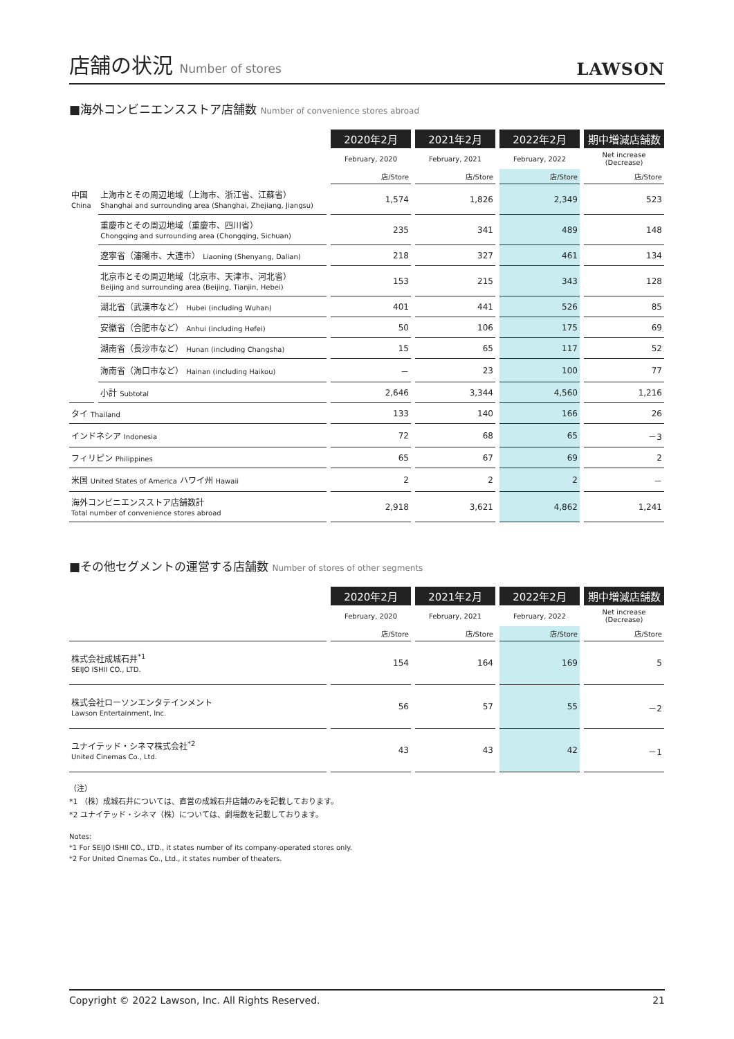店舗の状況 Number of stores
LAWSON
■海外コンビニエンスストア店舗数 Number of convenience stores abroad
| | | 2020年2月 | 2021年2月 | 2022年2月 | 期中増減店舗数 |
| --- | --- | --- | --- | --- | --- |
| | | February, 2020 | February, 2021 | February, 2022 | Net increase (Decrease) |
| | | 店/Store | 店/Store | 店/Store | 店/Store |
| 中国 China | 上海市とその周辺地域（上海市、浙江省、江蘇省） Shanghai and surrounding area (Shanghai, Zhejiang, Jiangsu) | 1,574 | 1,826 | 2,349 | 523 |
| | 重慶市とその周辺地域（重慶市、四川省） Chongqing and surrounding area (Chongqing, Sichuan) | 235 | 341 | 489 | 148 |
| | 遼寧省（瀋陽市、大連市） Liaoning (Shenyang, Dalian) | 218 | 327 | 461 | 134 |
| | 北京市とその周辺地域（北京市、天津市、河北省） Beijing and surrounding area (Beijing, Tianjin, Hebei) | 153 | 215 | 343 | 128 |
| | 湖北省（武漢市など） Hubei (including Wuhan) | 401 | 441 | 526 | 85 |
| | 安徽省（合肥市など） Anhui (including Hefei) | 50 | 106 | 175 | 69 |
| | 湖南省（長沙市など） Hunan (including Changsha) | 15 | 65 | 117 | 52 |
| | 海南省（海口市など） Hainan (including Haikou) | － | 23 | 100 | 77 |
| | 小計 Subtotal | 2,646 | 3,344 | 4,560 | 1,216 |
| タイ Thailand | | 133 | 140 | 166 | 26 |
| インドネシア Indonesia | | 72 | 68 | 65 | －3 |
| フィリピン Philippines | | 65 | 67 | 69 | 2 |
| 米国 United States of America ハワイ州 Hawaii | | 2 | 2 | 2 | － |
| 海外コンビニエンスストア店舗数計 Total number of convenience stores abroad | | 2,918 | 3,621 | 4,862 | 1,241 |
■その他セグメントの運営する店舗数 Number of stores of other segments
| | 2020年2月 | 2021年2月 | 2022年2月 | 期中増減店舗数 |
| --- | --- | --- | --- | --- |
| | February, 2020 | February, 2021 | February, 2022 | Net increase (Decrease) |
| | 店/Store | 店/Store | 店/Store | 店/Store |
| 株式会社成城石井<sup>*1</sup> SEIJO ISHII CO., LTD. | 154 | 164 | 169 | 5 |
| 株式会社ローソンエンタテインメント Lawson Entertainment, Inc. | 56 | 57 | 55 | －2 |
| ユナイテッド・シネマ株式会社<sup>*2</sup> United Cinemas Co., Ltd. | 43 | 43 | 42 | －1 |
（注）
*1 （株）成城石井については、直営の成城石井店舗のみを記載しております。
*2 ユナイテッド・シネマ（株）については、劇場数を記載しております。
Notes:
*1 For SEIJO ISHII CO., LTD., it states number of its company-operated stores only.
*2 For United Cinemas Co., Ltd., it states number of theaters.
Copyright © 2022 Lawson, Inc. All Rights Reserved. 21